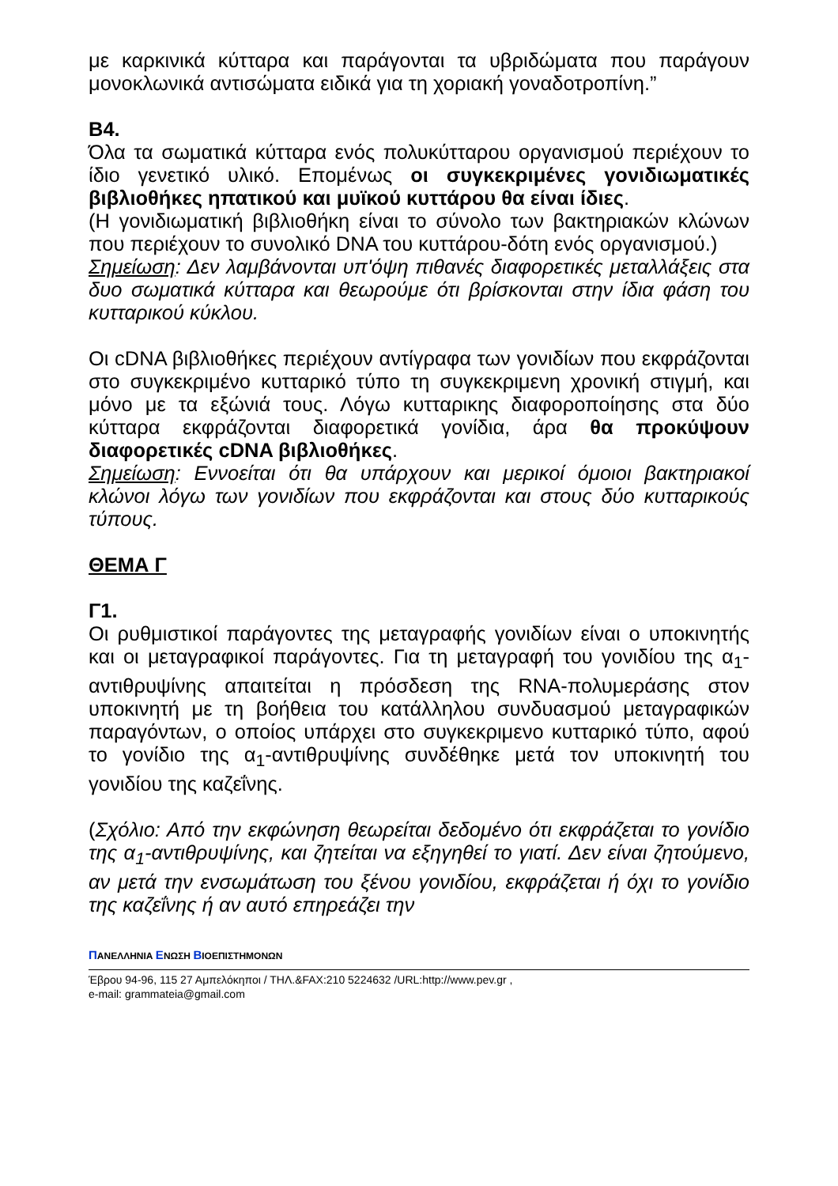με καρκινικά κύτταρα και παράγονται τα υβριδώματα που παράγουν μονοκλωνικά αντισώματα ειδικά για τη χοριακή γοναδοτροπίνη.”
Β4.
Όλα τα σωματικά κύτταρα ενός πολυκύτταρου οργανισμού περιέχουν το ίδιο γενετικό υλικό. Επομένως οι συγκεκριμένες γονιδιωματικές βιβλιοθήκες ηπατικού και μυϊκού κυττάρου θα είναι ίδιες.
(Η γονιδιωματική βιβλιοθήκη είναι το σύνολο των βακτηριακών κλώνων που περιέχουν το συνολικό DNA του κυττάρου-δότη ενός οργανισμού.)
Σημείωση: Δεν λαμβάνονται υπ'όψη πιθανές διαφορετικές μεταλλάξεις στα δυο σωματικά κύτταρα και θεωρούμε ότι βρίσκονται στην ίδια φάση του κυτταρικού κύκλου.
Οι cDNA βιβλιοθήκες περιέχουν αντίγραφα των γονιδίων που εκφράζονται στο συγκεκριμένο κυτταρικό τύπο τη συγκεκριμενη χρονική στιγμή, και μόνο με τα εξώνιά τους. Λόγω κυτταρικης διαφοροποίησης στα δύο κύτταρα εκφράζονται διαφορετικά γονίδια, άρα θα προκύψουν διαφορετικές cDNA βιβλιοθήκες.
Σημείωση: Εννοείται ότι θα υπάρχουν και μερικοί όμοιοι βακτηριακοί κλώνοι λόγω των γονιδίων που εκφράζονται και στους δύο κυτταρικούς τύπους.
ΘΕΜΑ Γ
Γ1.
Οι ρυθμιστικοί παράγοντες της μεταγραφής γονιδίων είναι ο υποκινητής και οι μεταγραφικοί παράγοντες. Για τη μεταγραφή του γονιδίου της α<sub>1</sub>-αντιθρυψίνης απαιτείται η πρόσδεση της RNA-πολυμεράσης στον υποκινητή με τη βοήθεια του κατάλληλου συνδυασμού μεταγραφικών παραγόντων, ο οποίος υπάρχει στο συγκεκριμενο κυτταρικό τύπο, αφού το γονίδιο της α<sub>1</sub>-αντιθρυψίνης συνδέθηκε μετά τον υποκινητή του γονιδίου της καζεΐνης.
(Σχόλιο: Από την εκφώνηση θεωρείται δεδομένο ότι εκφράζεται το γονίδιο της α<sub>1</sub>-αντιθρυψίνης, και ζητείται να εξηγηθεί το γιατί. Δεν είναι ζητούμενο, αν μετά την ενσωμάτωση του ξένου γονιδίου, εκφράζεται ή όχι το γονίδιο της καζεΐνης ή αν αυτό επηρεάζει την
ΠΑΝΕΛΛΗΝΙΑ ΕΝΩΣΗ ΒΙΟΕΠΙΣΤΗΜΟΝΩΝ
Έβρου 94-96, 115 27 Αμπελόκηποι / ΤΗΛ.&FAX:210 5224632 /URL:http://www.pev.gr ,
e-mail: grammateia@gmail.com